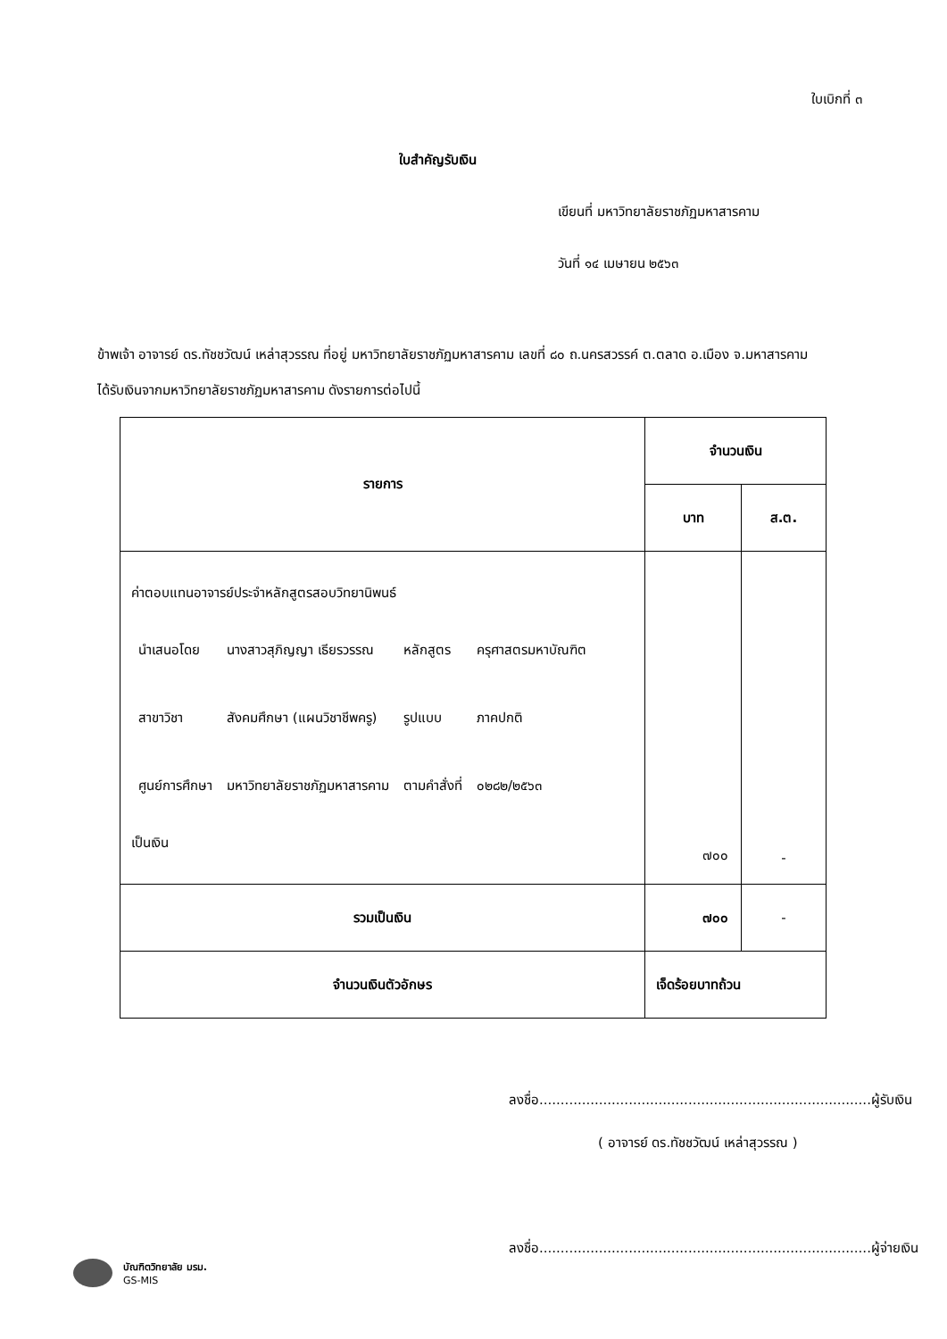ใบเบิกที่ ๓
ใบสำคัญรับเงิน
เขียนที่ มหาวิทยาลัยราชภัฏมหาสารคาม
วันที่ ๑๔ เมษายน ๒๕๖๓
ข้าพเจ้า อาจารย์ ดร.ทัชชวัฒน์ เหล่าสุวรรณ ที่อยู่ มหาวิทยาลัยราชภัฏมหาสารคาม เลขที่ ๘๐ ถ.นครสวรรค์ ต.ตลาด อ.เมือง จ.มหาสารคาม
ได้รับเงินจากมหาวิทยาลัยราชภัฏมหาสารคาม ดังรายการต่อไปนี้
| รายการ | จำนวนเงิน | |
| --- | --- | --- |
| | บาท | ส.ต. |
| ค่าตอบแทนอาจารย์ประจำหลักสูตรสอบวิทยานิพนธ์ / นำเสนอโดย / นางสาวสุภิญญา เธียรวรรณ / หลักสูตร / ครุศาสตรมหาบัณฑิต / / สาขาวิชา / สังคมศึกษา (แผนวิชาชีพครู) / รูปแบบ / ภาคปกติ / / ศูนย์การศึกษา / มหาวิทยาลัยราชภัฏมหาสารคาม / ตามคำสั่งที่ / ๐๒๘๒/๒๕๖๓ / เป็นเงิน | ๗๐๐ | - |
| รวมเป็นเงิน | ๗๐๐ | - |
| จำนวนเงินตัวอักษร | เจ็ดร้อยบาทถ้วน | |
ลงชื่อ..............................................................................ผู้รับเงิน
( อาจารย์ ดร.ทัชชวัฒน์ เหล่าสุวรรณ )
ลงชื่อ..............................................................................ผู้จ่ายเงิน
บัณฑิตวิทยาลัย มรม.
GS-MIS